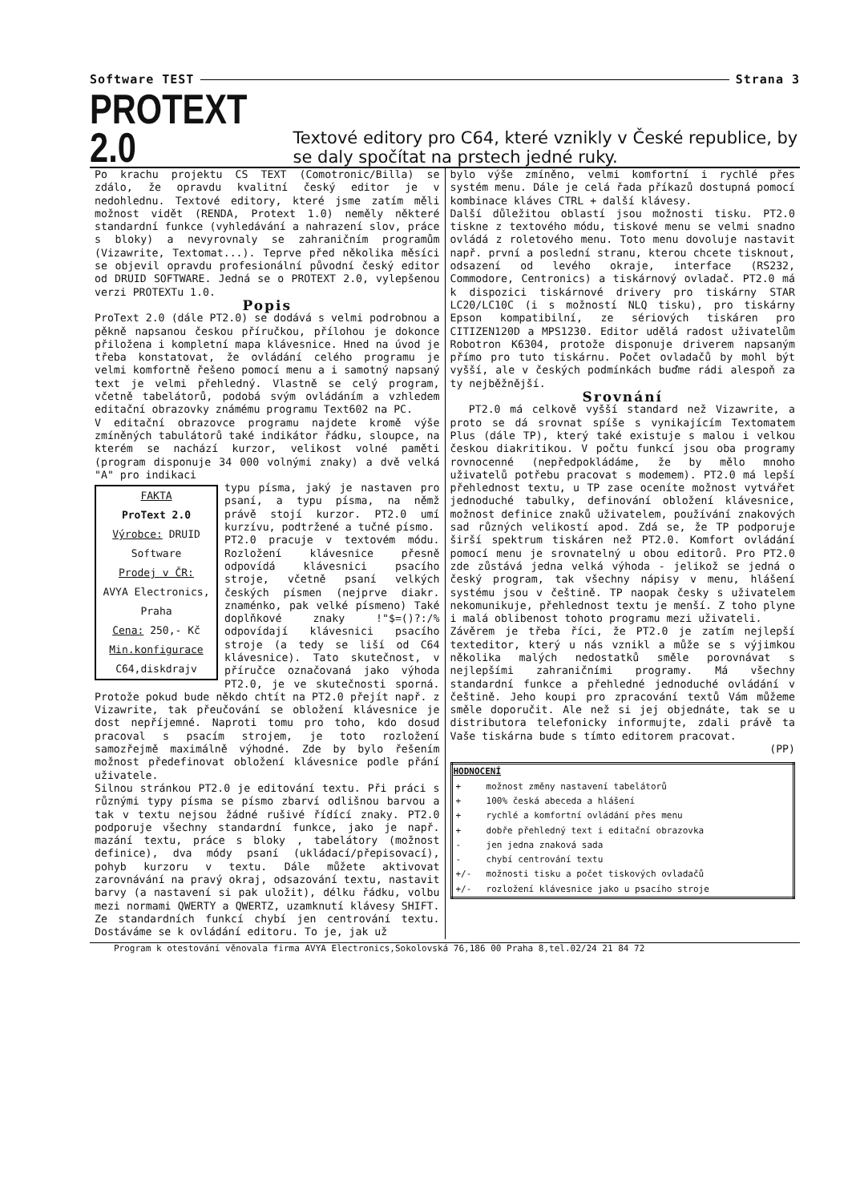Software TEST Strana 3
PROTEXT 2.0
Textové editory pro C64, které vznikly v České republice, by se daly spočítat na prstech jedné ruky.
Po krachu projektu CS TEXT (Comotronic/Billa) se zdálo, že opravdu kvalitní český editor je v nedohlednu. Textové editory, které jsme zatím měli možnost vidět (RENDA, Protext 1.0) neměly některé standardní funkce (vyhledávání a nahrazení slov, práce s bloky) a nevyrovnaly se zahraničním programům (Vizawrite, Textomat...). Teprve před několika měsíci se objevil opravdu profesionální původní český editor od DRUID SOFTWARE. Jedná se o PROTEXT 2.0, vylepšenou verzi PROTEXTu 1.0.
Popis
ProText 2.0 (dále PT2.0) se dodává s velmi podrobnou a pěkně napsanou českou příručkou, přílohou je dokonce přiložena i kompletní mapa klávesnice. Hned na úvod je třeba konstatovat, že ovládání celého programu je velmi komfortně řešeno pomocí menu a i samotný napsaný text je velmi přehledný. Vlastně se celý program, včetně tabelátorů, podobá svým ovládáním a vzhledem editační obrazovky známému programu Text602 na PC.
V editační obrazovce programu najdete kromě výše zmíněných tabulátorů také indikátor řádku, sloupce, na kterém se nachází kurzor, velikost volné paměti (program disponuje 34 000 volnými znaky) a dvě velká "A" pro indikaci
FAKTA
ProText 2.0
Výrobce: DRUID Software
Prodej v ČR:
AVYA Electronics, Praha
Cena: 250,- Kč
Min.konfigurace
C64,diskdrajv
typu písma, jaký je nastaven pro psaní, a typu písma, na němž právě stojí kurzor. PT2.0 umí kurzívu, podtržené a tučné písmo.
PT2.0 pracuje v textovém módu. Rozložení klávesnice přesně odpovídá klávesnici psacího stroje, včetně psaní velkých českých písmen (nejprve diakr. znaménko, pak velké písmeno) Také doplňkové znaky !"$=()?:/% odpovídají klávesnici psacího stroje (a tedy se liší od C64 klávesnice). Tato skutečnost, v příručce označovaná jako výhoda PT2.0, je ve skutečnosti sporná. Protože pokud bude někdo chtít na PT2.0 přejít např. z Vizawrite, tak přeučování se obložení klávesnice je dost nepříjemné. Naproti tomu pro toho, kdo dosud pracoval s psacím strojem, je toto rozložení samozřejmě maximálně výhodné. Zde by bylo řešením možnost předefinovat obložení klávesnice podle přání uživatele.
Silnou stránkou PT2.0 je editování textu. Při práci s různými typy písma se písmo zbarví odlišnou barvou a tak v textu nejsou žádné rušivé řídící znaky. PT2.0 podporuje všechny standardní funkce, jako je např. mazání textu, práce s bloky , tabelátory (možnost definice), dva módy psaní (ukládací/přepisovací), pohyb kurzoru v textu. Dále můžete aktivovat zarovnávání na pravý okraj, odsazování textu, nastavit barvy (a nastavení si pak uložit), délku řádku, volbu mezi normami QWERTY a QWERTZ, uzamknutí klávesy SHIFT. Ze standardních funkcí chybí jen centrování textu. Dostáváme se k ovládání editoru. To je, jak už
bylo výše zmíněno, velmi komfortní i rychlé přes systém menu. Dále je celá řada příkazů dostupná pomocí kombinace kláves CTRL + další klávesy.
Další důležitou oblastí jsou možnosti tisku. PT2.0 tiskne z textového módu, tiskové menu se velmi snadno ovládá z roletového menu. Toto menu dovoluje nastavit např. první a poslední stranu, kterou chcete tisknout, odsazení od levého okraje, interface (RS232, Commodore, Centronics) a tiskárnový ovladač. PT2.0 má k dispozici tiskárnové drivery pro tiskárny STAR LC20/LC10C (i s možností NLQ tisku), pro tiskárny Epson kompatibilní, ze sériových tiskáren pro CITIZEN120D a MPS1230. Editor udělá radost uživatelům Robotron K6304, protože disponuje driverem napsaným přímo pro tuto tiskárnu. Počet ovladačů by mohl být vyšší, ale v českých podmínkách buďme rádi alespoň za ty nejběžnější.
Srovnání
PT2.0 má celkově vyšší standard než Vizawrite, a proto se dá srovnat spíše s vynikajícím Textomatem Plus (dále TP), který také existuje s malou i velkou českou diakritikou. V počtu funkcí jsou oba programy rovnocenné (nepředpokládáme, že by mělo mnoho uživatelů potřebu pracovat s modemem). PT2.0 má lepší přehlednost textu, u TP zase oceníte možnost vytvářet jednoduché tabulky, definování obložení klávesnice, možnost definice znaků uživatelem, používání znakových sad různých velikostí apod. Zdá se, že TP podporuje širší spektrum tiskáren než PT2.0. Komfort ovládání pomocí menu je srovnatelný u obou editorů. Pro PT2.0 zde zůstává jedna velká výhoda - jelikož se jedná o český program, tak všechny nápisy v menu, hlášení systému jsou v češtině. TP naopak česky s uživatelem nekomunikuje, přehlednost textu je menší. Z toho plyne i malá oblibenost tohoto programu mezi uživateli.
Závěrem je třeba říci, že PT2.0 je zatím nejlepší texteditor, který u nás vznikl a může se s výjimkou několika malých nedostatků směle porovnávat s nejlepšími zahraničními programy. Má všechny standardní funkce a přehledné jednoduché ovládání v češtině. Jeho koupi pro zpracování textů Vám můžeme směle doporučit. Ale než si jej objednáte, tak se u distributora telefonicky informujte, zdali právě ta Vaše tiskárna bude s tímto editorem pracovat.
(PP)
| HODNOCENÍ | |
| --- | --- |
| + | možnost změny nastavení tabelátorů |
| + | 100% česká abeceda a hlášení |
| + | rychlé a komfortní ovládání přes menu |
| + | dobře přehledný text i editační obrazovka |
| - | jen jedna znaková sada |
| - | chybí centrování textu |
| +/- | možnosti tisku a počet tiskových ovladačů |
| +/- | rozložení klávesnice jako u psacího stroje |
Program k otestování věnovala firma AVYA Electronics,Sokolovská 76,186 00 Praha 8,tel.02/24 21 84 72